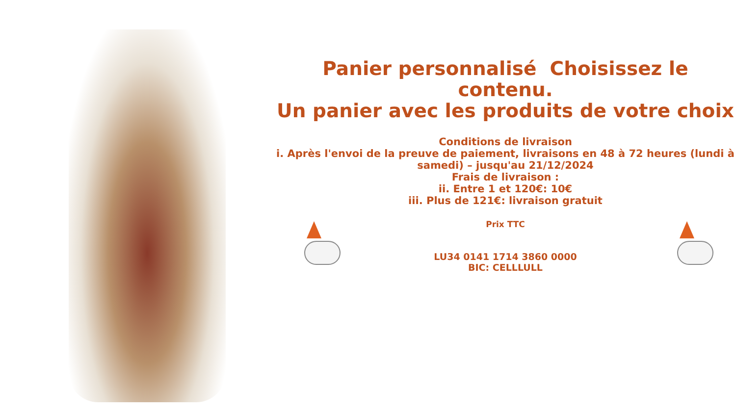Panier personnalisé Choisissez le contenu.
Un panier avec les produits de votre choix
Conditions de livraison
i. Après l'envoi de la preuve de paiement, livraisons en 48 à 72 heures (lundi à samedi) – jusqu'au 21/12/2024
Frais de livraison :
ii. Entre 1 et 120€: 10€
iii. Plus de 121€: livraison gratuit
Prix TTC
LU34 0141 1714 3860 0000
BIC: CELLLULL